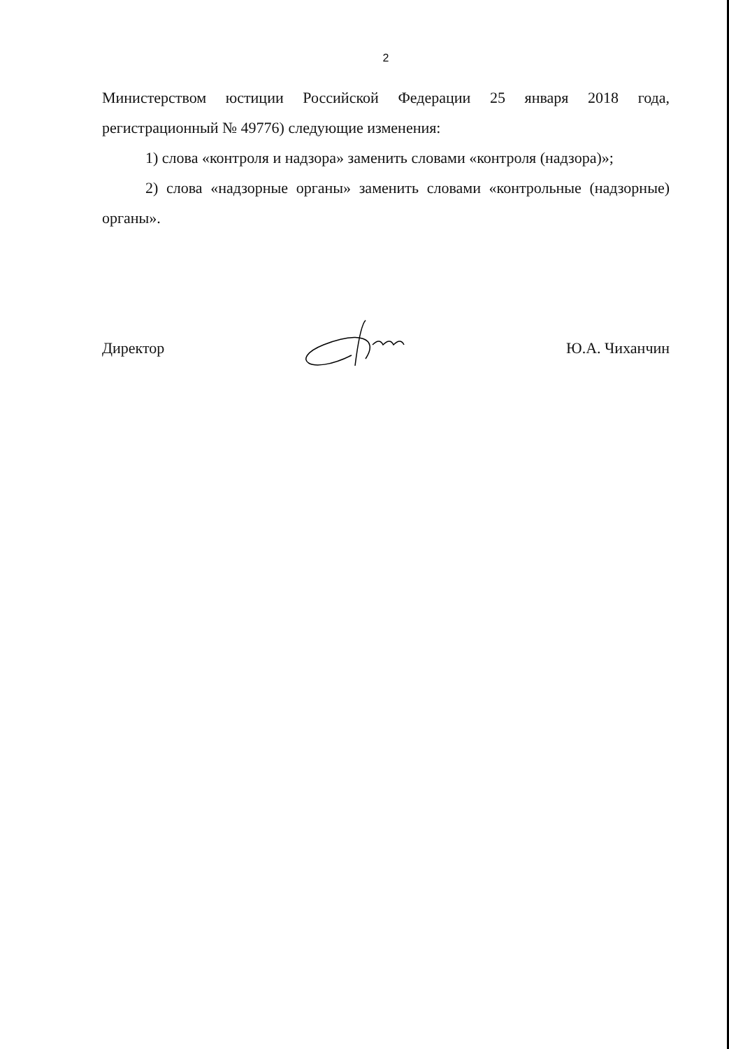2
Министерством юстиции Российской Федерации 25 января 2018 года, регистрационный № 49776) следующие изменения:
1) слова «контроля и надзора» заменить словами «контроля (надзора)»;
2) слова «надзорные органы» заменить словами «контрольные (надзорные) органы».
Директор Ю.А. Чиханчин